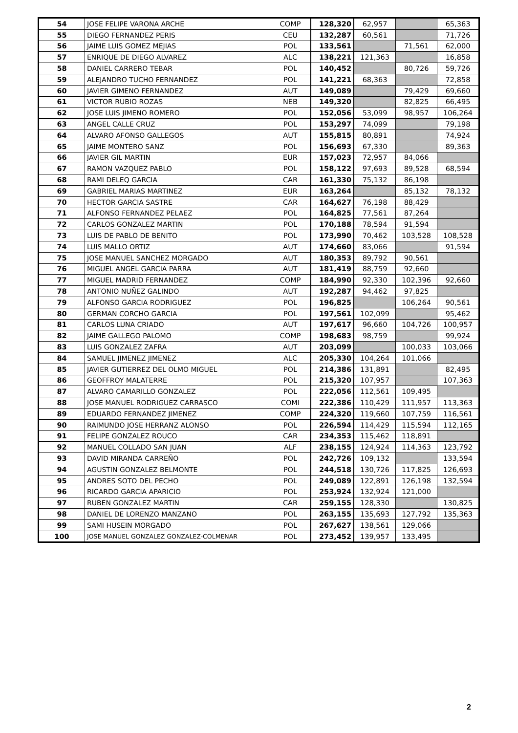| 54 | JOSE FELIPE VARONA ARCHE | COMP | 128,320 | 62,957 | | 65,363 |
| 55 | DIEGO FERNANDEZ PERIS | CEU | 132,287 | 60,561 | | 71,726 |
| 56 | JAIME LUIS GOMEZ MEJIAS | POL | 133,561 | | 71,561 | 62,000 |
| 57 | ENRIQUE DE DIEGO ALVAREZ | ALC | 138,221 | 121,363 | | 16,858 |
| 58 | DANIEL CARRERO TEBAR | POL | 140,452 | | 80,726 | 59,726 |
| 59 | ALEJANDRO TUCHO FERNANDEZ | POL | 141,221 | 68,363 | | 72,858 |
| 60 | JAVIER GIMENO FERNANDEZ | AUT | 149,089 | | 79,429 | 69,660 |
| 61 | VICTOR RUBIO ROZAS | NEB | 149,320 | | 82,825 | 66,495 |
| 62 | JOSE LUIS JIMENO ROMERO | POL | 152,056 | 53,099 | 98,957 | 106,264 |
| 63 | ANGEL CALLE CRUZ | POL | 153,297 | 74,099 | | 79,198 |
| 64 | ALVARO AFONSO GALLEGOS | AUT | 155,815 | 80,891 | | 74,924 |
| 65 | JAIME MONTERO SANZ | POL | 156,693 | 67,330 | | 89,363 |
| 66 | JAVIER GIL MARTIN | EUR | 157,023 | 72,957 | 84,066 | |
| 67 | RAMON VAZQUEZ PABLO | POL | 158,122 | 97,693 | 89,528 | 68,594 |
| 68 | RAMI DELEQ GARCIA | CAR | 161,330 | 75,132 | 86,198 | |
| 69 | GABRIEL MARIAS MARTINEZ | EUR | 163,264 | | 85,132 | 78,132 |
| 70 | HECTOR GARCIA SASTRE | CAR | 164,627 | 76,198 | 88,429 | |
| 71 | ALFONSO FERNANDEZ PELAEZ | POL | 164,825 | 77,561 | 87,264 | |
| 72 | CARLOS GONZALEZ MARTIN | POL | 170,188 | 78,594 | 91,594 | |
| 73 | LUIS DE PABLO DE BENITO | POL | 173,990 | 70,462 | 103,528 | 108,528 |
| 74 | LUIS MALLO ORTIZ | AUT | 174,660 | 83,066 | | 91,594 |
| 75 | JOSE MANUEL SANCHEZ MORGADO | AUT | 180,353 | 89,792 | 90,561 | |
| 76 | MIGUEL ANGEL GARCIA PARRA | AUT | 181,419 | 88,759 | 92,660 | |
| 77 | MIGUEL MADRID FERNANDEZ | COMP | 184,990 | 92,330 | 102,396 | 92,660 |
| 78 | ANTONIO NUÑEZ GALINDO | AUT | 192,287 | 94,462 | 97,825 | |
| 79 | ALFONSO GARCIA RODRIGUEZ | POL | 196,825 | | 106,264 | 90,561 |
| 80 | GERMAN CORCHO GARCIA | POL | 197,561 | 102,099 | | 95,462 |
| 81 | CARLOS LUNA CRIADO | AUT | 197,617 | 96,660 | 104,726 | 100,957 |
| 82 | JAIME GALLEGO PALOMO | COMP | 198,683 | 98,759 | | 99,924 |
| 83 | LUIS GONZALEZ ZAFRA | AUT | 203,099 | | 100,033 | 103,066 |
| 84 | SAMUEL JIMENEZ JIMENEZ | ALC | 205,330 | 104,264 | 101,066 | |
| 85 | JAVIER GUTIERREZ DEL OLMO MIGUEL | POL | 214,386 | 131,891 | | 82,495 |
| 86 | GEOFFROY MALATERRE | POL | 215,320 | 107,957 | | 107,363 |
| 87 | ALVARO CAMARILLO GONZALEZ | POL | 222,056 | 112,561 | 109,495 | |
| 88 | JOSE MANUEL RODRIGUEZ CARRASCO | COMI | 222,386 | 110,429 | 111,957 | 113,363 |
| 89 | EDUARDO FERNANDEZ JIMENEZ | COMP | 224,320 | 119,660 | 107,759 | 116,561 |
| 90 | RAIMUNDO JOSE HERRANZ ALONSO | POL | 226,594 | 114,429 | 115,594 | 112,165 |
| 91 | FELIPE GONZALEZ ROUCO | CAR | 234,353 | 115,462 | 118,891 | |
| 92 | MANUEL COLLADO SAN JUAN | ALF | 238,155 | 124,924 | 114,363 | 123,792 |
| 93 | DAVID MIRANDA CARREÑO | POL | 242,726 | 109,132 | | 133,594 |
| 94 | AGUSTIN GONZALEZ BELMONTE | POL | 244,518 | 130,726 | 117,825 | 126,693 |
| 95 | ANDRES SOTO DEL PECHO | POL | 249,089 | 122,891 | 126,198 | 132,594 |
| 96 | RICARDO GARCIA APARICIO | POL | 253,924 | 132,924 | 121,000 | |
| 97 | RUBEN GONZALEZ MARTIN | CAR | 259,155 | 128,330 | | 130,825 |
| 98 | DANIEL DE LORENZO MANZANO | POL | 263,155 | 135,693 | 127,792 | 135,363 |
| 99 | SAMI HUSEIN MORGADO | POL | 267,627 | 138,561 | 129,066 | |
| 100 | JOSE MANUEL GONZALEZ GONZALEZ-COLMENAR | POL | 273,452 | 139,957 | 133,495 | |
2